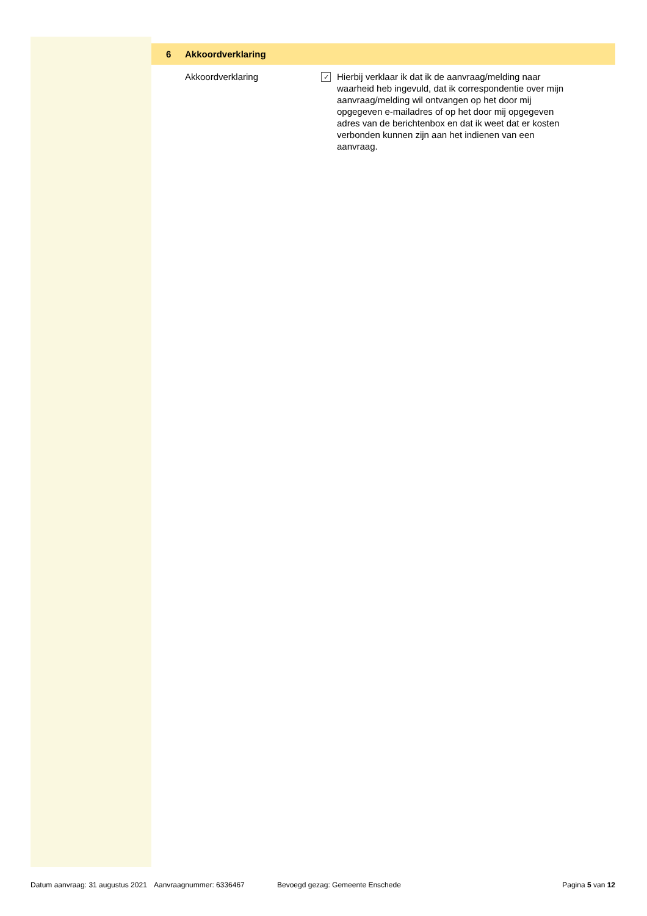6 Akkoordverklaring
Akkoordverklaring
✓
Hierbij verklaar ik dat ik de aanvraag/melding naar waarheid heb ingevuld, dat ik correspondentie over mijn aanvraag/melding wil ontvangen op het door mij opgegeven e-mailadres of op het door mij opgegeven adres van de berichtenbox en dat ik weet dat er kosten verbonden kunnen zijn aan het indienen van een aanvraag.
Datum aanvraag: 31 augustus 2021 Aanvraagnummer: 6336467 Bevoegd gezag: Gemeente Enschede Pagina 5 van 12